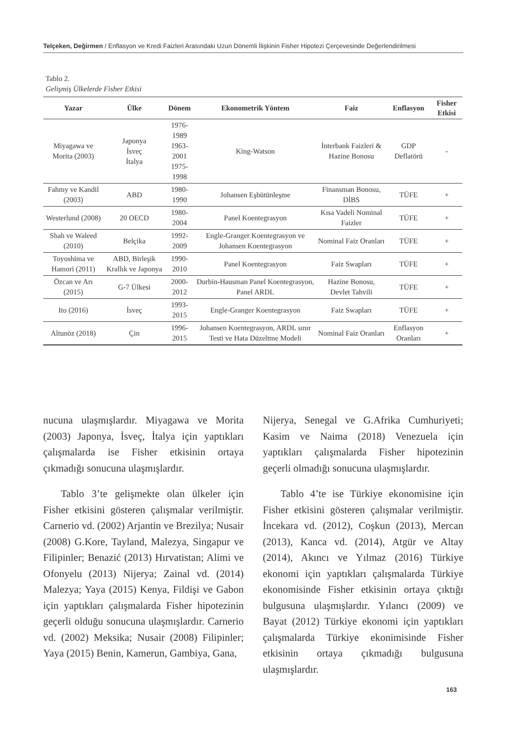Telçeken, Değirmen / Enflasyon ve Kredi Faizleri Arasındaki Uzun Dönemli İlişkinin Fisher Hipotezi Çerçevesinde Değerlendirilmesi
Tablo 2.
Gelişmiş Ülkelerde Fisher Etkisi
| Yazar | Ülke | Dönem | Ekonometrik Yöntem | Faiz | Enflasyon | Fisher Etkisi |
| --- | --- | --- | --- | --- | --- | --- |
| Miyagawa ve Morita (2003) | Japonya İsveç İtalya | 1976-1989 1963-2001 1975-1998 | King-Watson | İnterbank Faizleri & Hazine Bonosu | GDP Deflatörü | - |
| Fahmy ve Kandil (2003) | ABD | 1980-1990 | Johansen Eşbütünleşme | Finansman Bonosu, DİBS | TÜFE | + |
| Westerlund (2008) | 20 OECD | 1980-2004 | Panel Koentegrasyon | Kısa Vadeli Nominal Faizler | TÜFE | + |
| Shah ve Waleed (2010) | Belçika | 1992-2009 | Engle-Granger Koentegrasyon ve Johansen Koentegrasyon | Nominal Faiz Oranları | TÜFE | + |
| Toyoshima ve Hamori (2011) | ABD, Birleşik Krallık ve Japonya | 1990-2010 | Panel Koentegrasyon | Faiz Swapları | TÜFE | + |
| Özcan ve Arı (2015) | G-7 Ülkesi | 2000-2012 | Durbin-Hausman Panel Koentegrasyon, Panel ARDL | Hazine Bonosu, Devlet Tahvili | TÜFE | + |
| Ito (2016) | İsveç | 1993-2015 | Engle-Granger Koentegrasyon | Faiz Swapları | TÜFE | + |
| Altunöz (2018) | Çin | 1996-2015 | Johansen Koentegrasyon, ARDL sınır Testi ve Hata Düzeltme Modeli | Nominal Faiz Oranları | Enflasyon Oranları | + |
nucuna ulaşmışlardır. Miyagawa ve Morita (2003) Japonya, İsveç, İtalya için yaptıkları çalışmalarda ise Fisher etkisinin ortaya çıkmadığı sonucuna ulaşmışlardır.
Tablo 3’te gelişmekte olan ülkeler için Fisher etkisini gösteren çalışmalar verilmiştir. Carnerio vd. (2002) Arjantin ve Brezilya; Nusair (2008) G.Kore, Tayland, Malezya, Singapur ve Filipinler; Benazić (2013) Hırvatistan; Alimi ve Ofonyelu (2013) Nijerya; Zainal vd. (2014) Malezya; Yaya (2015) Kenya, Fildişi ve Gabon için yaptıkları çalışmalarda Fisher hipotezinin geçerli olduğu sonucuna ulaşmışlardır. Carnerio vd. (2002) Meksika; Nusair (2008) Filipinler; Yaya (2015) Benin, Kamerun, Gambiya, Gana,
Nijerya, Senegal ve G.Afrika Cumhuriyeti; Kasim ve Naima (2018) Venezuela için yaptıkları çalışmalarda Fisher hipotezinin geçerli olmadığı sonucuna ulaşmışlardır.
Tablo 4’te ise Türkiye ekonomisine için Fisher etkisini gösteren çalışmalar verilmiştir. İncekara vd. (2012), Coşkun (2013), Mercan (2013), Kanca vd. (2014), Atgür ve Altay (2014), Akıncı ve Yılmaz (2016) Türkiye ekonomi için yaptıkları çalışmalarda Türkiye ekonomisinde Fisher etkisinin ortaya çıktığı bulgusuna ulaşmışlardır. Yılancı (2009) ve Bayat (2012) Türkiye ekonomi için yaptıkları çalışmalarda Türkiye ekonimisinde Fisher etkisinin ortaya çıkmadığı bulgusuna ulaşmışlardır.
163